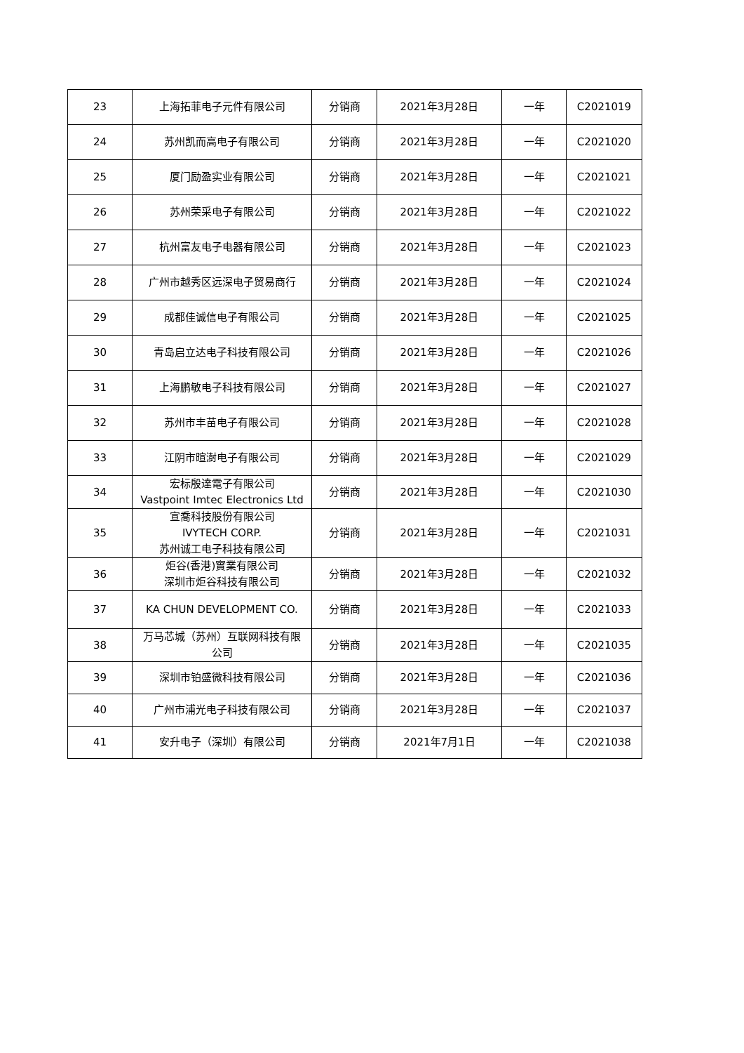| 23 | 上海拓菲电子元件有限公司 | 分销商 | 2021年3月28日 | 一年 | C2021019 |
| 24 | 苏州凯而高电子有限公司 | 分销商 | 2021年3月28日 | 一年 | C2021020 |
| 25 | 厦门励盈实业有限公司 | 分销商 | 2021年3月28日 | 一年 | C2021021 |
| 26 | 苏州荣采电子有限公司 | 分销商 | 2021年3月28日 | 一年 | C2021022 |
| 27 | 杭州富友电子电器有限公司 | 分销商 | 2021年3月28日 | 一年 | C2021023 |
| 28 | 广州市越秀区远深电子贸易商行 | 分销商 | 2021年3月28日 | 一年 | C2021024 |
| 29 | 成都佳诚信电子有限公司 | 分销商 | 2021年3月28日 | 一年 | C2021025 |
| 30 | 青岛启立达电子科技有限公司 | 分销商 | 2021年3月28日 | 一年 | C2021026 |
| 31 | 上海鹏敏电子科技有限公司 | 分销商 | 2021年3月28日 | 一年 | C2021027 |
| 32 | 苏州市丰苗电子有限公司 | 分销商 | 2021年3月28日 | 一年 | C2021028 |
| 33 | 江阴市暄澍电子有限公司 | 分销商 | 2021年3月28日 | 一年 | C2021029 |
| 34 | 宏标殷達電子有限公司 Vastpoint Imtec Electronics Ltd | 分销商 | 2021年3月28日 | 一年 | C2021030 |
| 35 | 宣喬科技股份有限公司 IVYTECH CORP. 苏州诚工电子科技有限公司 | 分销商 | 2021年3月28日 | 一年 | C2021031 |
| 36 | 炬谷(香港)實業有限公司 深圳市炬谷科技有限公司 | 分销商 | 2021年3月28日 | 一年 | C2021032 |
| 37 | KA CHUN DEVELOPMENT CO. | 分销商 | 2021年3月28日 | 一年 | C2021033 |
| 38 | 万马芯城（苏州）互联网科技有限 公司 | 分销商 | 2021年3月28日 | 一年 | C2021035 |
| 39 | 深圳市铂盛微科技有限公司 | 分销商 | 2021年3月28日 | 一年 | C2021036 |
| 40 | 广州市浦光电子科技有限公司 | 分销商 | 2021年3月28日 | 一年 | C2021037 |
| 41 | 安升电子（深圳）有限公司 | 分销商 | 2021年7月1日 | 一年 | C2021038 |